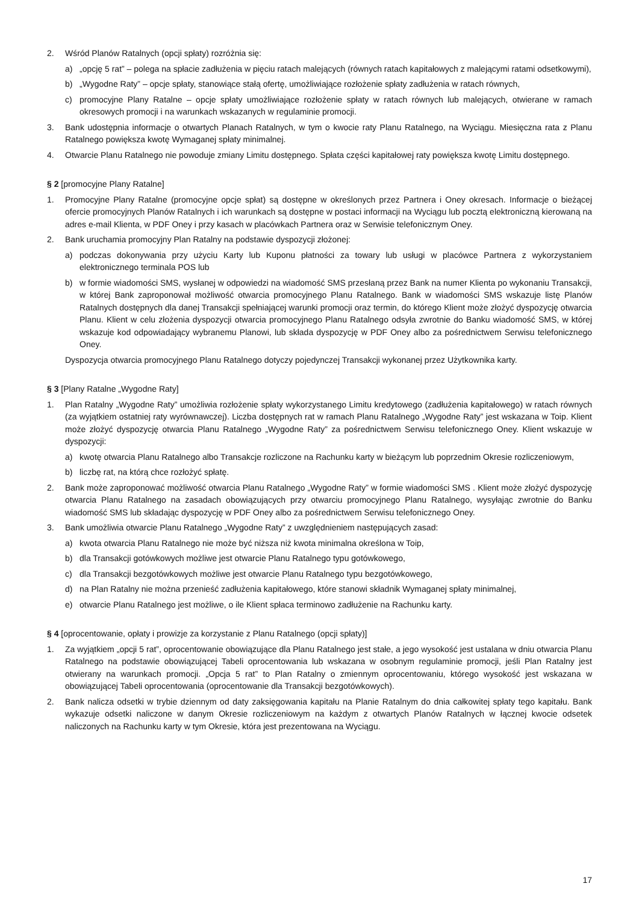2. Wśród Planów Ratalnych (opcji spłaty) rozróżnia się:
a) „opcję 5 rat” – polega na spłacie zadłużenia w pięciu ratach malejących (równych ratach kapitałowych z malejącymi ratami odsetkowymi),
b) „Wygodne Raty” – opcje spłaty, stanowiące stałą ofertę, umożliwiające rozłożenie spłaty zadłużenia w ratach równych,
c) promocyjne Plany Ratalne – opcje spłaty umożliwiające rozłożenie spłaty w ratach równych lub malejących, otwierane w ramach okresowych promocji i na warunkach wskazanych w regulaminie promocji.
3. Bank udostępnia informacje o otwartych Planach Ratalnych, w tym o kwocie raty Planu Ratalnego, na Wyciągu. Miesięczna rata z Planu Ratalnego powiększa kwotę Wymaganej spłaty minimalnej.
4. Otwarcie Planu Ratalnego nie powoduje zmiany Limitu dostępnego. Spłata części kapitałowej raty powiększa kwotę Limitu dostępnego.
§ 2 [promocyjne Plany Ratalne]
1. Promocyjne Plany Ratalne (promocyjne opcje spłat) są dostępne w określonych przez Partnera i Oney okresach. Informacje o bieżącej ofercie promocyjnych Planów Ratalnych i ich warunkach są dostępne w postaci informacji na Wyciągu lub pocztą elektroniczną kierowaną na adres e-mail Klienta, w PDF Oney i przy kasach w placówkach Partnera oraz w Serwisie telefonicznym Oney.
2. Bank uruchamia promocyjny Plan Ratalny na podstawie dyspozycji złożonej:
a) podczas dokonywania przy użyciu Karty lub Kuponu płatności za towary lub usługi w placówce Partnera z wykorzystaniem elektronicznego terminala POS lub
b) w formie wiadomości SMS, wysłanej w odpowiedzi na wiadomość SMS przesłaną przez Bank na numer Klienta po wykonaniu Transakcji, w której Bank zaproponował możliwość otwarcia promocyjnego Planu Ratalnego. Bank w wiadomości SMS wskazuje listę Planów Ratalnych dostępnych dla danej Transakcji spełniającej warunki promocji oraz termin, do którego Klient może złożyć dyspozycję otwarcia Planu. Klient w celu złożenia dyspozycji otwarcia promocyjnego Planu Ratalnego odsyła zwrotnie do Banku wiadomość SMS, w której wskazuje kod odpowiadający wybranemu Planowi, lub składa dyspozycję w PDF Oney albo za pośrednictwem Serwisu telefonicznego Oney.
Dyspozycja otwarcia promocyjnego Planu Ratalnego dotyczy pojedynczej Transakcji wykonanej przez Użytkownika karty.
§ 3 [Plany Ratalne „Wygodne Raty]
1. Plan Ratalny „Wygodne Raty” umożliwia rozłożenie spłaty wykorzystanego Limitu kredytowego (zadłużenia kapitałowego) w ratach równych (za wyjątkiem ostatniej raty wyrównawczej). Liczba dostępnych rat w ramach Planu Ratalnego „Wygodne Raty” jest wskazana w Toip. Klient może złożyć dyspozycję otwarcia Planu Ratalnego „Wygodne Raty” za pośrednictwem Serwisu telefonicznego Oney. Klient wskazuje w dyspozycji:
a) kwotę otwarcia Planu Ratalnego albo Transakcje rozliczone na Rachunku karty w bieżącym lub poprzednim Okresie rozliczeniowym,
b) liczbę rat, na którą chce rozłożyć spłatę.
2. Bank może zaproponować możliwość otwarcia Planu Ratalnego „Wygodne Raty” w formie wiadomości SMS . Klient może złożyć dyspozycję otwarcia Planu Ratalnego na zasadach obowiązujących przy otwarciu promocyjnego Planu Ratalnego, wysyłając zwrotnie do Banku wiadomość SMS lub składając dyspozycję w PDF Oney albo za pośrednictwem Serwisu telefonicznego Oney.
3. Bank umożliwia otwarcie Planu Ratalnego „Wygodne Raty” z uwzględnieniem następujących zasad:
a) kwota otwarcia Planu Ratalnego nie może być niższa niż kwota minimalna określona w Toip,
b) dla Transakcji gotówkowych możliwe jest otwarcie Planu Ratalnego typu gotówkowego,
c) dla Transakcji bezgotówkowych możliwe jest otwarcie Planu Ratalnego typu bezgotówkowego,
d) na Plan Ratalny nie można przenieść zadłużenia kapitałowego, które stanowi składnik Wymaganej spłaty minimalnej,
e) otwarcie Planu Ratalnego jest możliwe, o ile Klient spłaca terminowo zadłużenie na Rachunku karty.
§ 4 [oprocentowanie, opłaty i prowizje za korzystanie z Planu Ratalnego (opcji spłaty)]
1. Za wyjątkiem „opcji 5 rat”, oprocentowanie obowiązujące dla Planu Ratalnego jest stałe, a jego wysokość jest ustalana w dniu otwarcia Planu Ratalnego na podstawie obowiązującej Tabeli oprocentowania lub wskazana w osobnym regulaminie promocji, jeśli Plan Ratalny jest otwierany na warunkach promocji. „Opcja 5 rat” to Plan Ratalny o zmiennym oprocentowaniu, którego wysokość jest wskazana w obowiązującej Tabeli oprocentowania (oprocentowanie dla Transakcji bezgotówkowych).
2. Bank nalicza odsetki w trybie dziennym od daty zaksięgowania kapitału na Planie Ratalnym do dnia całkowitej spłaty tego kapitału. Bank wykazuje odsetki naliczone w danym Okresie rozliczeniowym na każdym z otwartych Planów Ratalnych w łącznej kwocie odsetek naliczonych na Rachunku karty w tym Okresie, która jest prezentowana na Wyciągu.
17